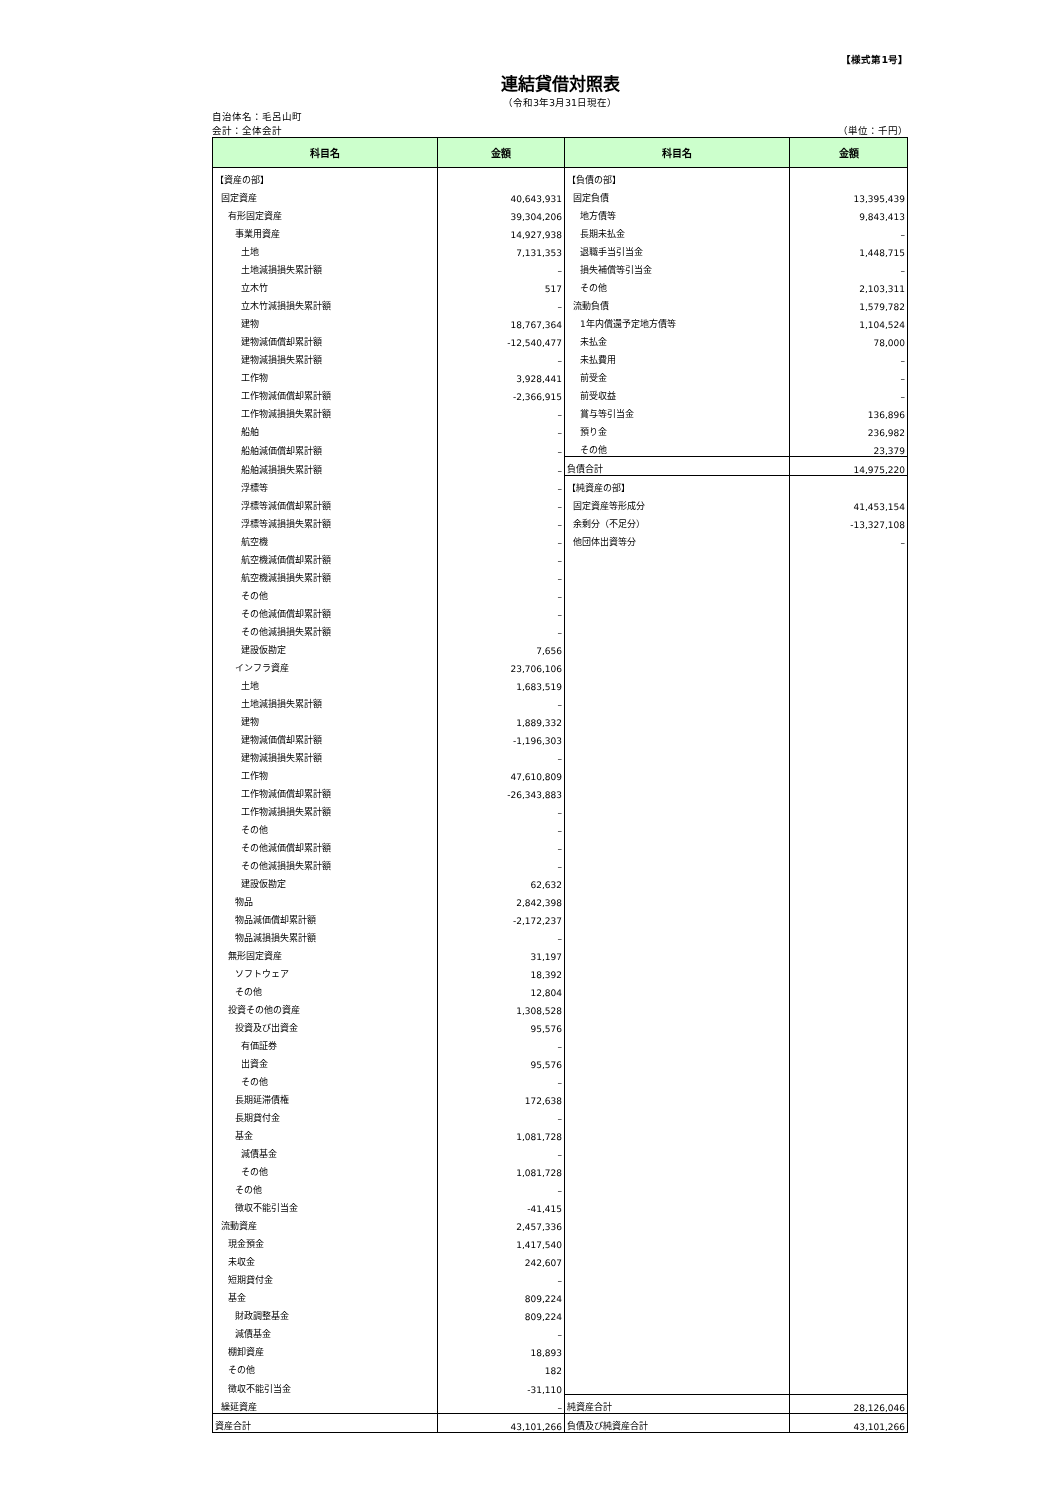【様式第1号】
連結貸借対照表
（令和3年3月31日現在）
自治体名：毛呂山町
会計：全体会計 （単位：千円）
| 科目名 | 金額 | 科目名 | 金額 |
| --- | --- | --- | --- |
| 【資産の部】 | | 【負債の部】 | |
| 固定資産 | 40,643,931 | 固定負債 | 13,395,439 |
| 有形固定資産 | 39,304,206 | 地方債等 | 9,843,413 |
| 事業用資産 | 14,927,938 | 長期未払金 | – |
| 土地 | 7,131,353 | 退職手当引当金 | 1,448,715 |
| 土地減損損失累計額 | – | 損失補償等引当金 | – |
| 立木竹 | 517 | その他 | 2,103,311 |
| 立木竹減損損失累計額 | – | 流動負債 | 1,579,782 |
| 建物 | 18,767,364 | 1年内償還予定地方債等 | 1,104,524 |
| 建物減価償却累計額 | -12,540,477 | 未払金 | 78,000 |
| 建物減損損失累計額 | – | 未払費用 | – |
| 工作物 | 3,928,441 | 前受金 | – |
| 工作物減価償却累計額 | -2,366,915 | 前受収益 | – |
| 工作物減損損失累計額 | – | 賞与等引当金 | 136,896 |
| 船舶 | – | 預り金 | 236,982 |
| 船舶減価償却累計額 | – | その他 | 23,379 |
| 船舶減損損失累計額 | – | 負債合計 | 14,975,220 |
| 浮標等 | – | 【純資産の部】 | |
| 浮標等減価償却累計額 | – | 固定資産等形成分 | 41,453,154 |
| 浮標等減損損失累計額 | – | 余剰分（不足分） | -13,327,108 |
| 航空機 | – | 他団体出資等分 | – |
| 航空機減価償却累計額 | – | | |
| 航空機減損損失累計額 | – | | |
| その他 | – | | |
| その他減価償却累計額 | – | | |
| その他減損損失累計額 | – | | |
| 建設仮勘定 | 7,656 | | |
| インフラ資産 | 23,706,106 | | |
| 土地 | 1,683,519 | | |
| 土地減損損失累計額 | – | | |
| 建物 | 1,889,332 | | |
| 建物減価償却累計額 | -1,196,303 | | |
| 建物減損損失累計額 | – | | |
| 工作物 | 47,610,809 | | |
| 工作物減価償却累計額 | -26,343,883 | | |
| 工作物減損損失累計額 | – | | |
| その他 | – | | |
| その他減価償却累計額 | – | | |
| その他減損損失累計額 | – | | |
| 建設仮勘定 | 62,632 | | |
| 物品 | 2,842,398 | | |
| 物品減価償却累計額 | -2,172,237 | | |
| 物品減損損失累計額 | – | | |
| 無形固定資産 | 31,197 | | |
| ソフトウェア | 18,392 | | |
| その他 | 12,804 | | |
| 投資その他の資産 | 1,308,528 | | |
| 投資及び出資金 | 95,576 | | |
| 有価証券 | – | | |
| 出資金 | 95,576 | | |
| その他 | – | | |
| 長期延滞債権 | 172,638 | | |
| 長期貸付金 | – | | |
| 基金 | 1,081,728 | | |
| 減債基金 | – | | |
| その他 | 1,081,728 | | |
| その他 | – | | |
| 徴収不能引当金 | -41,415 | | |
| 流動資産 | 2,457,336 | | |
| 現金預金 | 1,417,540 | | |
| 未収金 | 242,607 | | |
| 短期貸付金 | – | | |
| 基金 | 809,224 | | |
| 財政調整基金 | 809,224 | | |
| 減債基金 | – | | |
| 棚卸資産 | 18,893 | | |
| その他 | 182 | | |
| 徴収不能引当金 | -31,110 | | |
| 繰延資産 | – | 純資産合計 | 28,126,046 |
| 資産合計 | 43,101,266 | 負債及び純資産合計 | 43,101,266 |